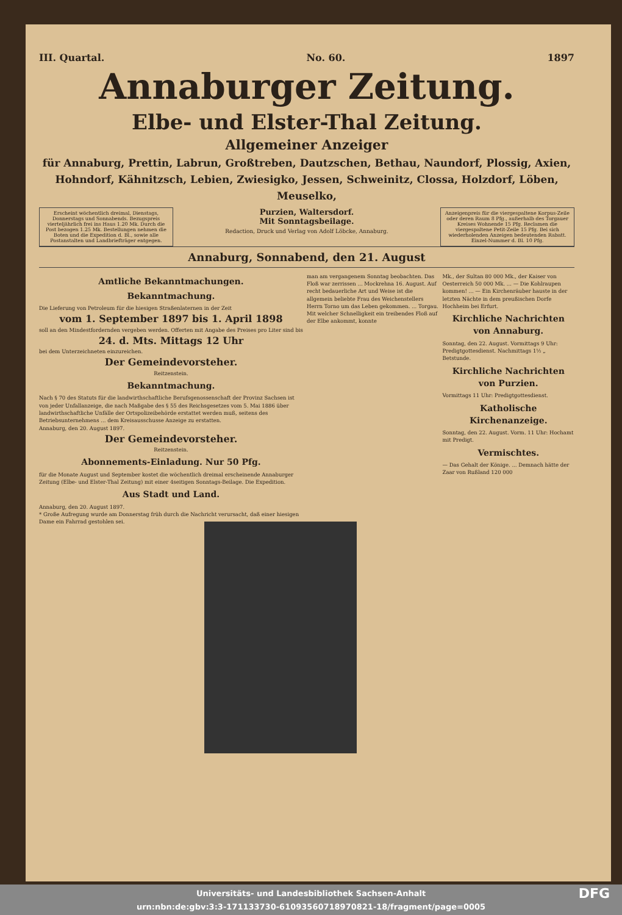III. Quartal. No. 60. 1897
Annaburger Zeitung.
Elbe- und Elster-Thal Zeitung.
Allgemeiner Anzeiger
für Annaburg, Prettin, Labrun, Großtreben, Dautzschen, Bethau, Naundorf, Plossig, Axien, Hohndorf, Kähnitzsch, Lebien, Zwiesigko, Jessen, Schweinitz, Clossa, Holzdorf, Löben, Meuselko,
Erscheint wöchentlich dreimal, Dienstags, Donnerstags und Sonnabends. Bezugspreis vierteljährlich frei ins Haus 1.20 Mk. Durch die Post bezogen 1.25 Mk. Bestellungen nehmen die Boten und die Expedition d. Bl., sowie alle Postanstalten und Landbriefträger entgegen.
Purzien, Waltersdorf.
Mit Sonntagsbeilage.
Redaction, Druck und Verlag von Adolf Löbcke, Annaburg.
Anzeigenpreis für die viergespaltene Korpus-Zeile oder deren Raum 8 Pfg., außerhalb des Torgauer Kreises Wohnende 15 Pfg. Reclamen die viergespaltene Petit-Zeile 15 Pfg. Bei sich wiederholenden Anzeigen bedeutenden Rabatt. Einzel-Nummer d. Bl. 10 Pfg.
Annaburg, Sonnabend, den 21. August
Amtliche Bekanntmachungen.
Bekanntmachung.
Die Lieferung von Petroleum für die hiesigen Straßenlaternen in der Zeit
vom 1. September 1897 bis 1. April 1898
soll an den Mindestfordernden vergeben werden. Offerten mit Angabe des Preises pro Liter sind bis
24. d. Mts. Mittags 12 Uhr
bei dem Unterzeichneten einzureichen.
Der Gemeindevorsteher.
Reitzenstein.
Bekanntmachung.
Nach § 70 des Statuts für die landwirthschaftliche Berufsgenossenschaft der Provinz Sachsen ist von jeder Unfallanzeige, die nach Maßgabe des § 55 des Reichsgesetzes vom 5. Mai 1886 über landwirthschaftliche Unfälle der Ortspolizeibehörde erstattet werden muß, seitens des Betriebsunternehmens ... dem Kreisausschusse Anzeige zu erstatten.
Annaburg, den 20. August 1897.
Der Gemeindevorsteher.
Reitzenstein.
Abonnements-Einladung. Nur 50 Pfg.
für die Monate August und September kostet die wöchentlich dreimal erscheinende Annaburger Zeitung (Elbe- und Elster-Thal Zeitung) mit einer 4seitigen Sonntags-Beilage. Die Expedition.
Aus Stadt und Land.
Annaburg, den 20. August 1897.
* Große Aufregung wurde am Donnerstag früh durch die Nachricht verursacht, daß einer hiesigen Dame ein Fahrrad gestohlen sei.
man am vergangenem Sonntag beobachten. Das Floß war zerrissen ... Mockrehna 16. August. Auf recht bedauerliche Art und Weise ist die allgemein beliebte Frau des Weichenstellers Herrn Torno um das Leben gekommen. ... Torgau. Mit welcher Schnelligkeit ein treibendes Floß auf der Elbe ankommt, konnte
Mk., der Sultan 80 000 Mk., der Kaiser von Oesterreich 50 000 Mk. ... — Die Kohlraupen kommen! ... — Ein Kirchenräuber hauste in der letzten Nächte in dem preußischen Dorfe Hochheim bei Erfurt.
Kirchliche Nachrichten von Annaburg.
Sonntag, den 22. August. Vormittags 9 Uhr: Predigtgottesdienst. Nachmittags 1½ „ Betstunde.
Kirchliche Nachrichten von Purzien.
Vormittags 11 Uhr: Predigtgottesdienst.
Katholische Kirchenanzeige.
Sonntag, den 22. August. Vorm. 11 Uhr: Hochamt mit Predigt.
Vermischtes.
— Das Gehalt der Könige. ... Demnach hätte der Zaar von Rußland 120 000
Universitäts- und Landesbibliothek Sachsen-Anhalt
urn:nbn:de:gbv:3:3-171133730-61093560718970821-18/fragment/page=0005 DFG